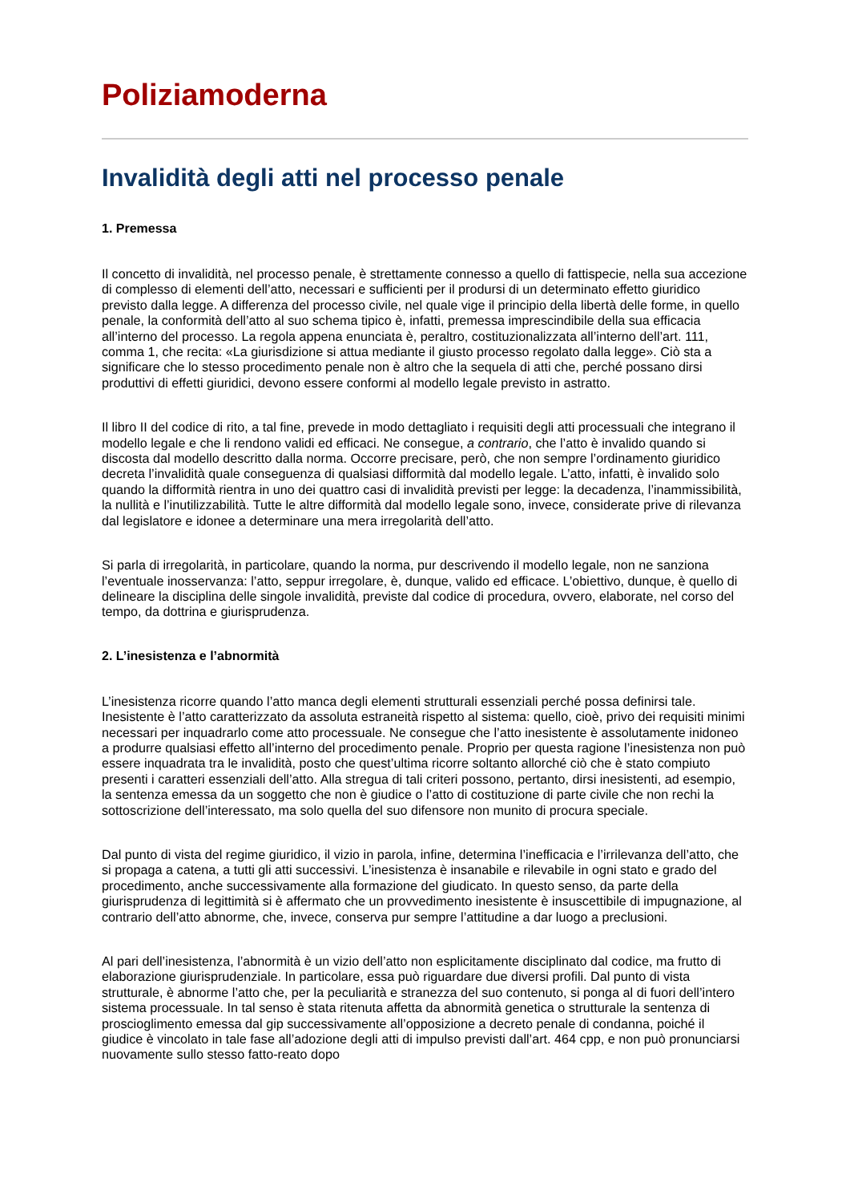Poliziamoderna
Invalidità degli atti nel processo penale
1. Premessa
Il concetto di invalidità, nel processo penale, è strettamente connesso a quello di fattispecie, nella sua accezione di complesso di elementi dell’atto, necessari e sufficienti per il prodursi di un determinato effetto giuridico previsto dalla legge. A differenza del processo civile, nel quale vige il principio della libertà delle forme, in quello penale, la conformità dell’atto al suo schema tipico è, infatti, premessa imprescindibile della sua efficacia all’interno del processo. La regola appena enunciata è, peraltro, costituzionalizzata all’interno dell’art. 111, comma 1, che recita: «La giurisdizione si attua mediante il giusto processo regolato dalla legge». Ciò sta a significare che lo stesso procedimento penale non è altro che la sequela di atti che, perché possano dirsi produttivi di effetti giuridici, devono essere conformi al modello legale previsto in astratto.
Il libro II del codice di rito, a tal fine, prevede in modo dettagliato i requisiti degli atti processuali che integrano il modello legale e che li rendono validi ed efficaci. Ne consegue, a contrario, che l’atto è invalido quando si discosta dal modello descritto dalla norma. Occorre precisare, però, che non sempre l’ordinamento giuridico decreta l’invalidità quale conseguenza di qualsiasi difformità dal modello legale. L’atto, infatti, è invalido solo quando la difformità rientra in uno dei quattro casi di invalidità previsti per legge: la decadenza, l’inammissibilità, la nullità e l’inutilizzabilità. Tutte le altre difformità dal modello legale sono, invece, considerate prive di rilevanza dal legislatore e idonee a determinare una mera irregolarità dell’atto.
Si parla di irregolarità, in particolare, quando la norma, pur descrivendo il modello legale, non ne sanziona l’eventuale inosservanza: l’atto, seppur irregolare, è, dunque, valido ed efficace. L’obiettivo, dunque, è quello di delineare la disciplina delle singole invalidità, previste dal codice di procedura, ovvero, elaborate, nel corso del tempo, da dottrina e giurisprudenza.
2. L’inesistenza e l’abnormità
L’inesistenza ricorre quando l’atto manca degli elementi strutturali essenziali perché possa definirsi tale. Inesistente è l’atto caratterizzato da assoluta estraneità rispetto al sistema: quello, cioè, privo dei requisiti minimi necessari per inquadrarlo come atto processuale. Ne consegue che l’atto inesistente è assolutamente inidoneo a produrre qualsiasi effetto all’interno del procedimento penale. Proprio per questa ragione l’inesistenza non può essere inquadrata tra le invalidità, posto che quest’ultima ricorre soltanto allorché ciò che è stato compiuto presenti i caratteri essenziali dell’atto. Alla stregua di tali criteri possono, pertanto, dirsi inesistenti, ad esempio, la sentenza emessa da un soggetto che non è giudice o l’atto di costituzione di parte civile che non rechi la sottoscrizione dell’interessato, ma solo quella del suo difensore non munito di procura speciale.
Dal punto di vista del regime giuridico, il vizio in parola, infine, determina l’inefficacia e l’irrilevanza dell’atto, che si propaga a catena, a tutti gli atti successivi. L’inesistenza è insanabile e rilevabile in ogni stato e grado del procedimento, anche successivamente alla formazione del giudicato. In questo senso, da parte della giurisprudenza di legittimità si è affermato che un provvedimento inesistente è insuscettibile di impugnazione, al contrario dell’atto abnorme, che, invece, conserva pur sempre l’attitudine a dar luogo a preclusioni.
Al pari dell’inesistenza, l’abnormità è un vizio dell’atto non esplicitamente disciplinato dal codice, ma frutto di elaborazione giurisprudenziale. In particolare, essa può riguardare due diversi profili. Dal punto di vista strutturale, è abnorme l’atto che, per la peculiarità e stranezza del suo contenuto, si ponga al di fuori dell’intero sistema processuale. In tal senso è stata ritenuta affetta da abnormità genetica o strutturale la sentenza di proscioglimento emessa dal gip successivamente all’opposizione a decreto penale di condanna, poiché il giudice è vincolato in tale fase all’adozione degli atti di impulso previsti dall’art. 464 cpp, e non può pronunciarsi nuovamente sullo stesso fatto-reato dopo